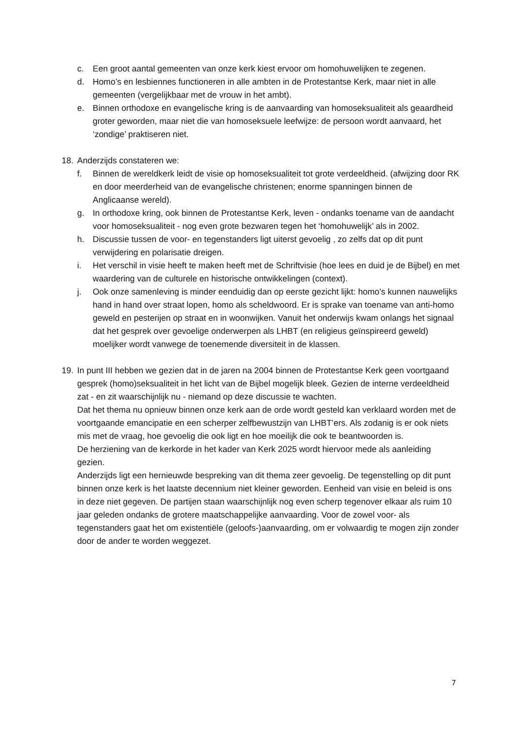c. Een groot aantal gemeenten van onze kerk kiest ervoor om homohuwelijken te zegenen.
d. Homo’s en lesbiennes functioneren in alle ambten in de Protestantse Kerk, maar niet in alle gemeenten (vergelijkbaar met de vrouw in het ambt).
e. Binnen orthodoxe en evangelische kring is de aanvaarding van homoseksualiteit als geaardheid groter geworden, maar niet die van homoseksuele leefwijze: de persoon wordt aanvaard, het ‘zondige’ praktiseren niet.
18. Anderzijds constateren we:
f. Binnen de wereldkerk leidt de visie op homoseksualiteit tot grote verdeeldheid. (afwijzing door RK en door meerderheid van de evangelische christenen; enorme spanningen binnen de Anglicaanse wereld).
g. In orthodoxe kring, ook binnen de Protestantse Kerk, leven - ondanks toename van de aandacht voor homoseksualiteit - nog even grote bezwaren tegen het ‘homohuwelijk’ als in 2002.
h. Discussie tussen de voor- en tegenstanders ligt uiterst gevoelig , zo zelfs dat op dit punt verwijdering en polarisatie dreigen.
i. Het verschil in visie heeft te maken heeft met de Schriftvisie (hoe lees en duid je de Bijbel) en met waardering van de culturele en historische ontwikkelingen (context).
j. Ook onze samenleving is minder eenduidig dan op eerste gezicht lijkt: homo’s kunnen nauwelijks hand in hand over straat lopen, homo als scheldwoord. Er is sprake van toename van anti-homo geweld en pesterijen op straat en in woonwijken. Vanuit het onderwijs kwam onlangs het signaal dat het gesprek over gevoelige onderwerpen als LHBT (en religieus geïnspireerd geweld) moelijker wordt vanwege de toenemende diversiteit in de klassen.
19. In punt III hebben we gezien dat in de jaren na 2004 binnen de Protestantse Kerk geen voortgaand gesprek (homo)seksualiteit in het licht van de Bijbel mogelijk bleek. Gezien de interne verdeeldheid zat - en zit waarschijnlijk nu - niemand op deze discussie te wachten.
Dat het thema nu opnieuw binnen onze kerk aan de orde wordt gesteld kan verklaard worden met de voortgaande emancipatie en een scherper zelfbewustzijn van LHBT’ers. Als zodanig is er ook niets mis met de vraag, hoe gevoelig die ook ligt en hoe moeilijk die ook te beantwoorden is.
De herziening van de kerkorde in het kader van Kerk 2025 wordt hiervoor mede als aanleiding gezien.
Anderzijds ligt een hernieuwde bespreking van dit thema zeer gevoelig. De tegenstelling op dit punt binnen onze kerk is het laatste decennium niet kleiner geworden. Eenheid van visie en beleid is ons in deze niet gegeven. De partijen staan waarschijnlijk nog even scherp tegenover elkaar als ruim 10 jaar geleden ondanks de grotere maatschappelijke aanvaarding. Voor de zowel voor- als tegenstanders gaat het om existentiële (geloofs-)aanvaarding, om er volwaardig te mogen zijn zonder door de ander te worden weggezet.
7